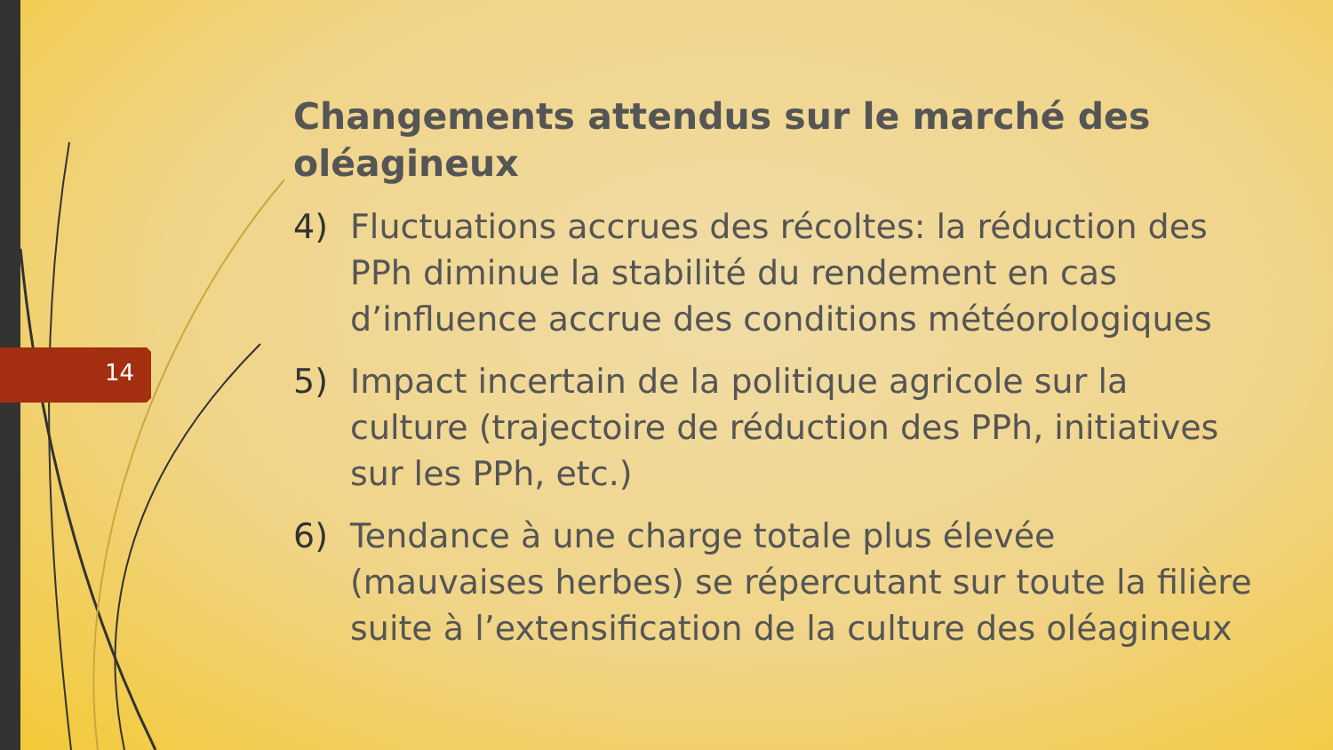14
Changements attendus sur le marché des oléagineux
4) Fluctuations accrues des récoltes: la réduction des PPh diminue la stabilité du rendement en cas d’influence accrue des conditions météorologiques
5) Impact incertain de la politique agricole sur la culture (trajectoire de réduction des PPh, initiatives sur les PPh, etc.)
6) Tendance à une charge totale plus élevée (mauvaises herbes) se répercutant sur toute la filière suite à l’extensification de la culture des oléagineux